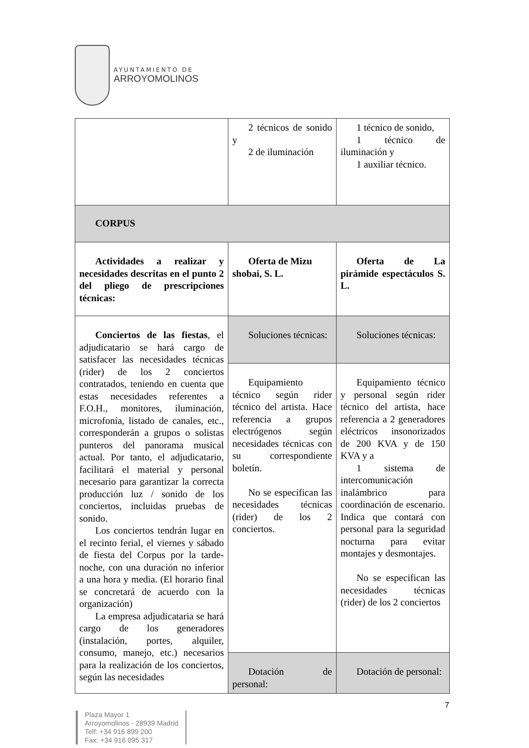AYUNTAMIENTO DE
ARROYOMOLINOS
| | 2 técnicos de sonido y 2 de iluminación | 1 técnico de sonido, 1 técnico de iluminación y 1 auxiliar técnico. |
| CORPUS | | |
| Actividades a realizar y necesidades descritas en el punto 2 del pliego de prescripciones técnicas: | Oferta de Mizu shobai, S. L. | Oferta de La pirámide espectáculos S. L. |
| Conciertos de las fiestas , el adjudicatario se hará cargo de satisfacer las necesidades técnicas (rider) de los 2 conciertos contratados, teniendo en cuenta que estas necesidades referentes a F.O.H., monitores, iluminación, microfonía, listado de canales, etc., corresponderán a grupos o solistas punteros del panorama musical actual. Por tanto, el adjudicatario, facilitará el material y personal necesario para garantizar la correcta producción luz / sonido de los conciertos, incluidas pruebas de sonido. Los conciertos tendrán lugar en el recinto ferial, el viernes y sábado de fiesta del Corpus por la tarde-noche, con una duración no inferior a una hora y media. (El horario final se concretará de acuerdo con la organización) La empresa adjudicataria se hará cargo de los generadores (instalación, portes, alquiler, consumo, manejo, etc.) necesarios para la realización de los conciertos, según las necesidades | Soluciones técnicas: | Soluciones técnicas: |
| | Equipamiento técnico según rider técnico del artista. Hace referencia a grupos electrógenos según necesidades técnicas con su correspondiente boletín. No se especifican las necesidades técnicas (rider) de los 2 conciertos. | Equipamiento técnico y personal según rider técnico del artista, hace referencia a 2 generadores eléctricos insonorizados de 200 KVA y de 150 KVA y a 1 sistema de intercomunicación inalámbrico para coordinación de escenario. Indica que contará con personal para la seguridad nocturna para evitar montajes y desmontajes. No se especifican las necesidades técnicas (rider) de los 2 conciertos |
| | Dotación de personal: | Dotación de personal: |
7
Plaza Mayor 1
Arroyomolinos - 28939 Madrid
Telf: +34 916 899 200
Fax: +34 916 095 317